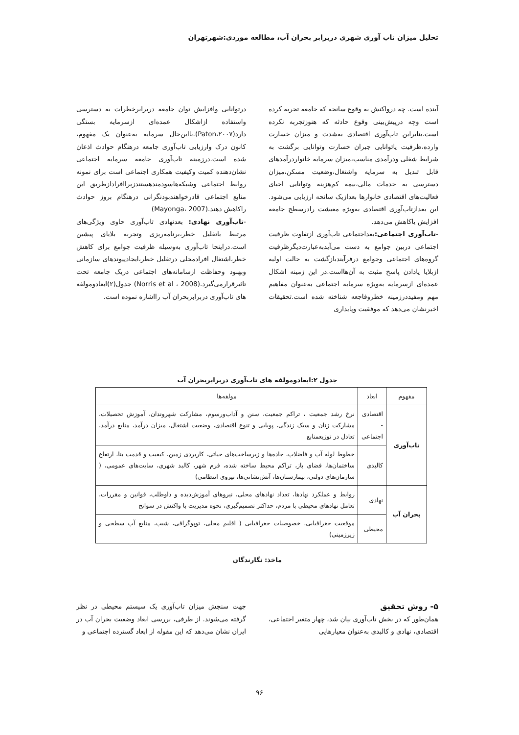تحلیل میزان تاب آوری شهری دربرابر بحران آب، مطالعه موردی:شهرتهران
آینده است. چه درواکنش به وقوع سانحه که جامعه تجربه کرده است وچه درپیش‌بینی وقوع حادثه که هنوزتجربه نکرده است.بنابراین تاب‌آوری اقتصادی به‌شدت و میزان خسارت وارده،ظرفیت یاتوانایی جبران خسارت وتوانایی برگشت به شرایط شغلی ودرآمدی مناسب،میزان سرمایه خانواردرآمدهای قابل تبدیل به سرمایه واشتغال،وضعیت مسکن،میزان دسترسی به خدمات مالی،بیمه کم‌هزینه وتوانایی احیای فعالیت‌های اقتصادی خانوارها بعدازیک سانحه ارزیابی می‌شود. این بعدازتاب‌آوری اقتصادی به‌ویژه معیشت رادرسطح جامعه افزایش یاکاهش می‌دهد.
-تاب‌آوری اجتماعی: بعداجتماعی تاب‌آوری ازتفاوت ظرفیت اجتماعی دربین جوامع به دست می‌آیدبه‌عبارت‌دیگرظرفیت گروه‌های اجتماعی وجوامع درفرآیندبازگشت به حالت اولیه ازبلایا یادادن پاسخ مثبت به آن‌هااست.در این زمینه اشکال عمده‌ای ازسرمایه به‌ویژه سرمایه اجتماعی به‌عنوان مفاهیم مهم ومفیددرزمینه خطروفاجعه شناخته شده است.تحقیقات اخیرنشان می‌دهد که موفقیت وپایداری
درتوانایی وافزایش توان جامعه دربرابرخطرات به دسترسی واستفاده ازاشکال عمده‌ای ازسرمایه بستگی دارد(Paton،۲۰۰۷).بااین‌حال سرمایه به‌عنوان یک مفهوم، کانون درک وارزیابی تاب‌آوری جامعه درهنگام حوادث اذعان شده است.درزمینه تاب‌آوری جامعه سرمایه اجتماعی نشان‌دهنده کمیت وکیفیت همکاری اجتماعی است برای نمونه روابط اجتماعی وشبکه‌هاسودمندهستندزیراافرادازطریق این منابع اجتماعی قادرخواهندبودنگرانی درهنگام بروز حوادث راکاهش دهند.(Mayonga، 2007)
-تاب‌آوری نهادی: بعدنهادی تاب‌آوری حاوی ویژگی‌های مرتبط باتقلیل خطر،برنامه‌ریزی وتجربه بلایای پیشین است.دراینجا تاب‌آوری به‌وسیله ظرفیت جوامع برای کاهش خطر،اشتغال افرادمحلی درتقلیل خطر،ایجادپیوندهای سازمانی وبهبود وحفاظت ازسامانه‌های اجتماعی دریک جامعه تحت تاثیرقرارمی‌گیرد.(Norris et al ، 2008) جدول(۲)ابعادومولفه های تاب‌آوری دربرابربحران آب رااشاره نموده است.
جدول ۲:ابعادومولفه های تاب‌آوری دربرابربحران آب
| مفهوم | ابعاد | مولفه‌ها |
| --- | --- | --- |
| تاب‌آوری | اقتصادی - اجتماعی | نرخ رشد جمعیت ، تراکم جمعیت، سنن و آداب‌ورسوم، مشارکت شهروندان، آموزش تحصیلات، مشارکت زنان و سبک زندگی، پویایی و تنوع اقتصادی، وضعیت اشتغال، میزان درآمد، منابع درآمد، تعادل در توزیعمنابع |
| | کالبدی | خطوط لوله آب و فاضلاب، جاده‌ها و زیرساخت‌های حیاتی، کاربردی زمین، کیفیت و قدمت بنا، ارتفاع ساختمان‌ها، فضای باز، تراکم محیط ساخته شده، فرم شهر، کالبد شهری، سایت‌های عمومی، ( سازمان‌های دولتی، بیمارستان‌ها، آتش‌نشانی‌ها، نیروی انتظامی) |
| بحران آب | نهادی | روابط و عملکرد نهادها، تعداد نهادهای محلی، نیروهای آموزش‌دیده و داوطلب، قوانین و مقررات، تعامل نهادهای محیطی با مردم، حداکثر تصمیم‌گیری، نحوه مدیریت با واکنش در سوانح |
| | محیطی | موقعیت جغرافیایی، خصوصیات جغرافیایی ( اقلیم محلی، توپوگرافی، شیب، منابع آب سطحی و زیرزمینی) |
ماخذ: نگارندگان
۵- روش تحقیق
همان‌طور که در بخش تاب‌آوری بیان شد، چهار متغیر اجتماعی، اقتصادی، نهادی و کالبدی به‌عنوان معیارهایی
جهت سنجش میزان تاب‌آوری یک سیستم محیطی در نظر گرفته می‌شوند. از طرفی، بررسی ابعاد وضعیت بحران آب در ایران نشان می‌دهد که این مقوله از ابعاد گسترده اجتماعی و
۹۶